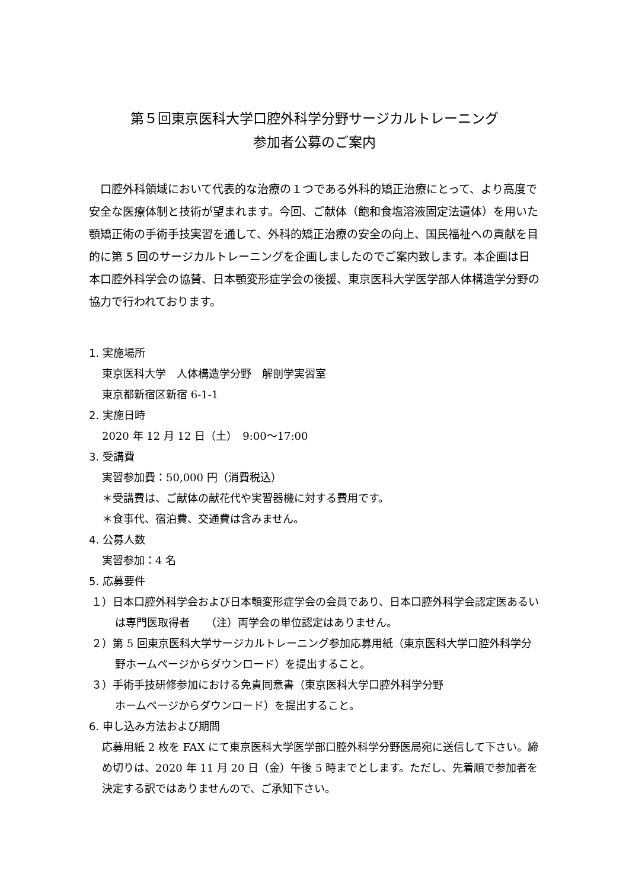第５回東京医科大学口腔外科学分野サージカルトレーニング
参加者公募のご案内
　口腔外科領域において代表的な治療の１つである外科的矯正治療にとって、より高度で安全な医療体制と技術が望まれます。今回、ご献体（飽和食塩溶液固定法遺体）を用いた顎矯正術の手術手技実習を通して、外科的矯正治療の安全の向上、国民福祉への貢献を目的に第 5 回のサージカルトレーニングを企画しましたのでご案内致します。本企画は日本口腔外科学会の協賛、日本顎変形症学会の後援、東京医科大学医学部人体構造学分野の協力で行われております。
1. 実施場所
東京医科大学　人体構造学分野　解剖学実習室
東京都新宿区新宿 6-1-1
2. 実施日時
2020 年 12 月 12 日（土）　9:00～17:00
3. 受講費
実習参加費：50,000 円（消費税込）
＊受講費は、ご献体の献花代や実習器機に対する費用です。
＊食事代、宿泊費、交通費は含みません。
4. 公募人数
実習参加：4 名
5. 応募要件
１）日本口腔外科学会および日本顎変形症学会の会員であり、日本口腔外科学会認定医あるいは専門医取得者　　（注）両学会の単位認定はありません。
２）第 5 回東京医科大学サージカルトレーニング参加応募用紙（東京医科大学口腔外科学分野ホームページからダウンロード）を提出すること。
３）手術手技研修参加における免責同意書（東京医科大学口腔外科学分野
ホームページからダウンロード）を提出すること。
6. 申し込み方法および期間
応募用紙 2 枚を FAX にて東京医科大学医学部口腔外科学分野医局宛に送信して下さい。締め切りは、2020 年 11 月 20 日（金）午後 5 時までとします。ただし、先着順で参加者を決定する訳ではありませんので、ご承知下さい。